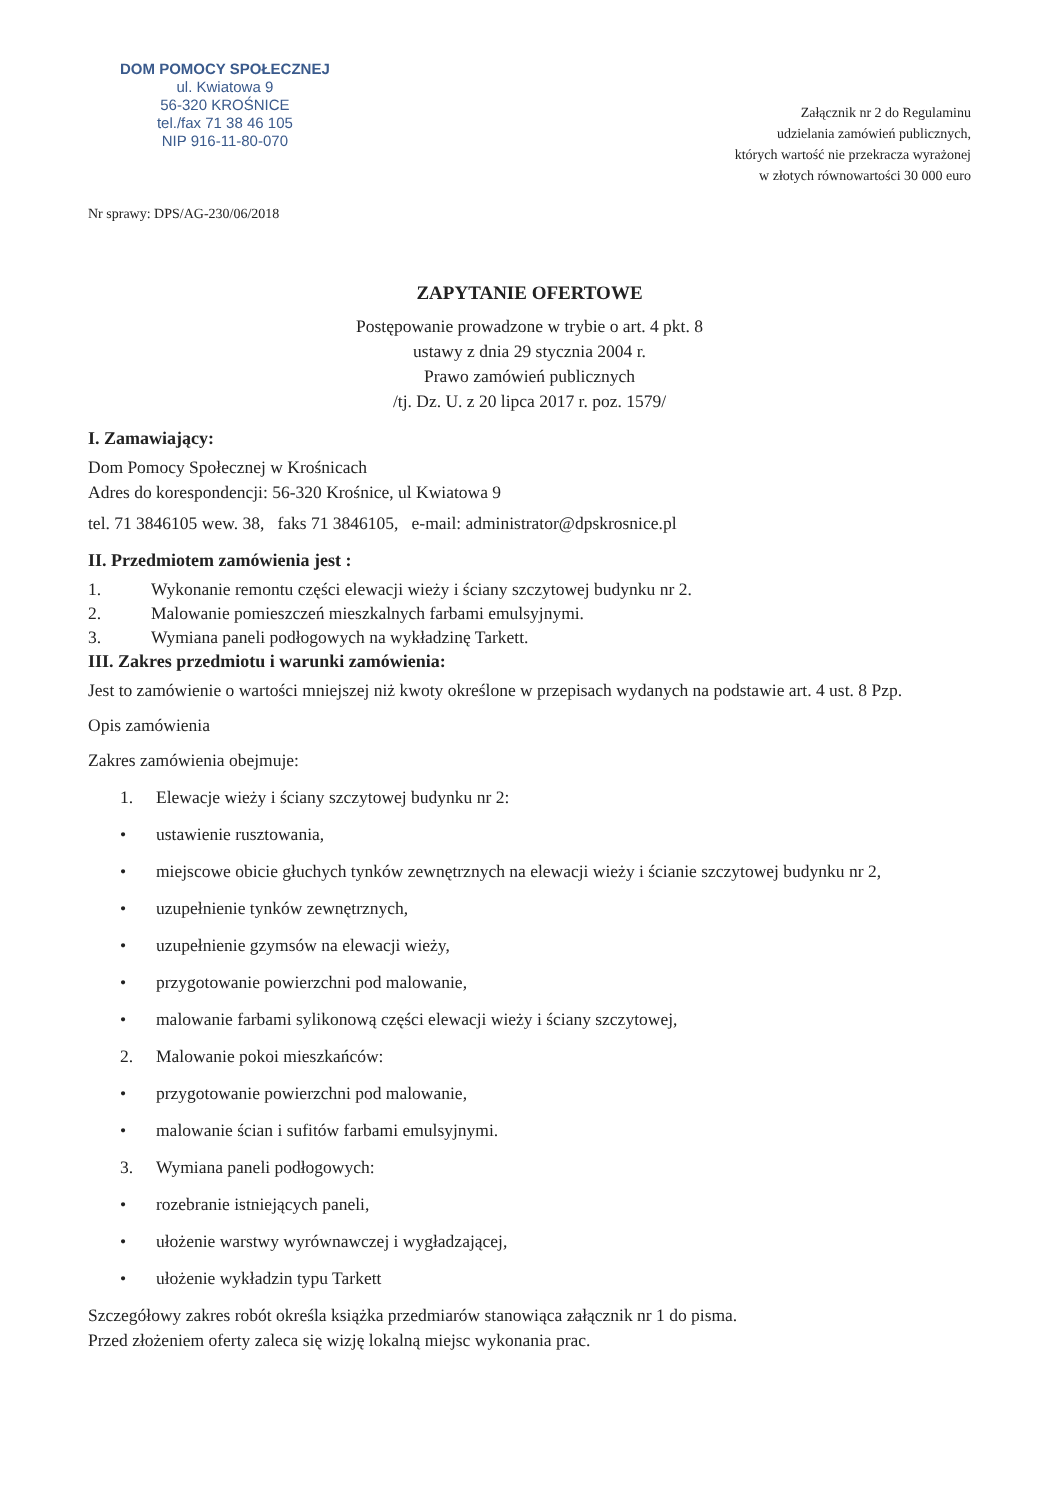DOM POMOCY SPOŁECZNEJ
ul. Kwiatowa 9
56-320 KROŚNICE
tel./fax 71 38 46 105
NIP 916-11-80-070
Załącznik nr 2 do Regulaminu
udzielania zamówień publicznych,
których wartość nie przekracza wyrażonej
w złotych równowartości 30 000 euro
Nr sprawy: DPS/AG-230/06/2018
ZAPYTANIE OFERTOWE
Postępowanie prowadzone w trybie o art. 4 pkt. 8
ustawy z dnia 29 stycznia 2004 r.
Prawo zamówień publicznych
/tj. Dz. U. z 20 lipca 2017 r. poz. 1579/
I. Zamawiający:
Dom Pomocy Społecznej w Krośnicach
Adres do korespondencji: 56-320 Krośnice, ul Kwiatowa 9
tel. 71 3846105 wew. 38, faks 71 3846105, e-mail: administrator@dpskrosnice.pl
II. Przedmiotem zamówienia jest :
1. Wykonanie remontu części elewacji wieży i ściany szczytowej budynku nr 2.
2. Malowanie pomieszczeń mieszkalnych farbami emulsyjnymi.
3. Wymiana paneli podłogowych na wykładzinę Tarkett.
III. Zakres przedmiotu i warunki zamówienia:
Jest to zamówienie o wartości mniejszej niż kwoty określone w przepisach wydanych na podstawie art. 4 ust. 8 Pzp.
Opis zamówienia
Zakres zamówienia obejmuje:
1. Elewacje wieży i ściany szczytowej budynku nr 2:
• ustawienie rusztowania,
• miejscowe obicie głuchych tynków zewnętrznych na elewacji wieży i ścianie szczytowej budynku nr 2,
• uzupełnienie tynków zewnętrznych,
• uzupełnienie gzymsów na elewacji wieży,
• przygotowanie powierzchni pod malowanie,
• malowanie farbami sylikonową części elewacji wieży i ściany szczytowej,
2. Malowanie pokoi mieszkańców:
• przygotowanie powierzchni pod malowanie,
• malowanie ścian i sufitów farbami emulsyjnymi.
3. Wymiana paneli podłogowych:
• rozebranie istniejących paneli,
• ułożenie warstwy wyrównawczej i wygładzającej,
• ułożenie wykładzin typu Tarkett
Szczegółowy zakres robót określa książka przedmiarów stanowiąca załącznik nr 1 do pisma.
Przed złożeniem oferty zaleca się wizję lokalną miejsc wykonania prac.